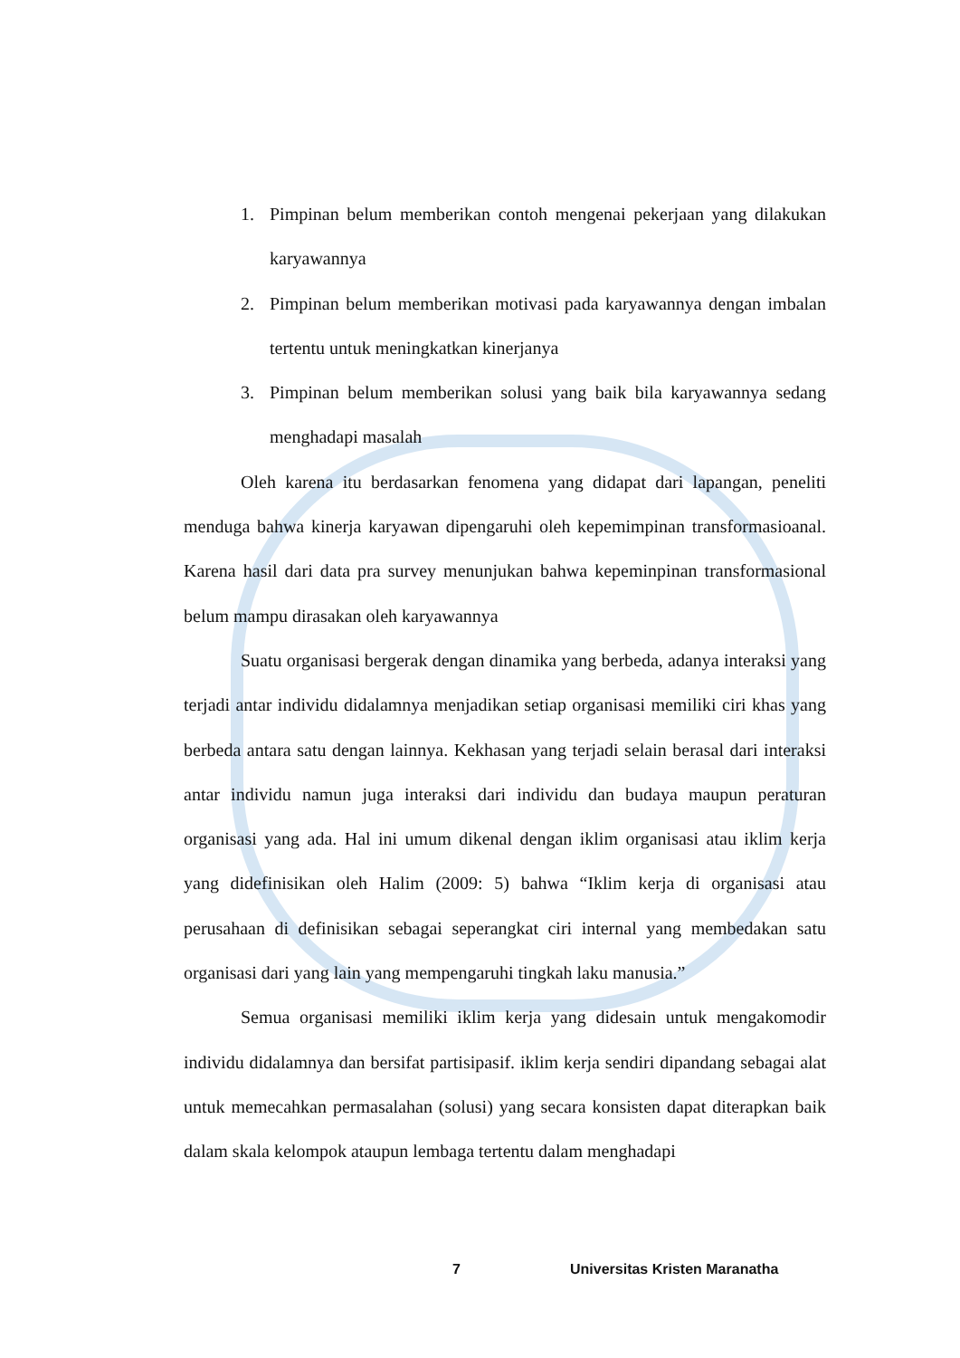1. Pimpinan belum memberikan contoh mengenai pekerjaan yang dilakukan karyawannya
2. Pimpinan belum memberikan motivasi pada karyawannya dengan imbalan tertentu untuk meningkatkan kinerjanya
3. Pimpinan belum memberikan solusi yang baik bila karyawannya sedang menghadapi masalah
Oleh karena itu berdasarkan fenomena yang didapat dari lapangan, peneliti menduga bahwa kinerja karyawan dipengaruhi oleh kepemimpinan transformasioanal. Karena hasil dari data pra survey menunjukan bahwa kepeminpinan transformasional belum mampu dirasakan oleh karyawannya
Suatu organisasi bergerak dengan dinamika yang berbeda, adanya interaksi yang terjadi antar individu didalamnya menjadikan setiap organisasi memiliki ciri khas yang berbeda antara satu dengan lainnya. Kekhasan yang terjadi selain berasal dari interaksi antar individu namun juga interaksi dari individu dan budaya maupun peraturan organisasi yang ada. Hal ini umum dikenal dengan iklim organisasi atau iklim kerja yang didefinisikan oleh Halim (2009: 5) bahwa “Iklim kerja di organisasi atau perusahaan di definisikan sebagai seperangkat ciri internal yang membedakan satu organisasi dari yang lain yang mempengaruhi tingkah laku manusia.”
Semua organisasi memiliki iklim kerja yang didesain untuk mengakomodir individu didalamnya dan bersifat partisipasif. iklim kerja sendiri dipandang sebagai alat untuk memecahkan permasalahan (solusi) yang secara konsisten dapat diterapkan baik dalam skala kelompok ataupun lembaga tertentu dalam menghadapi
7 Universitas Kristen Maranatha